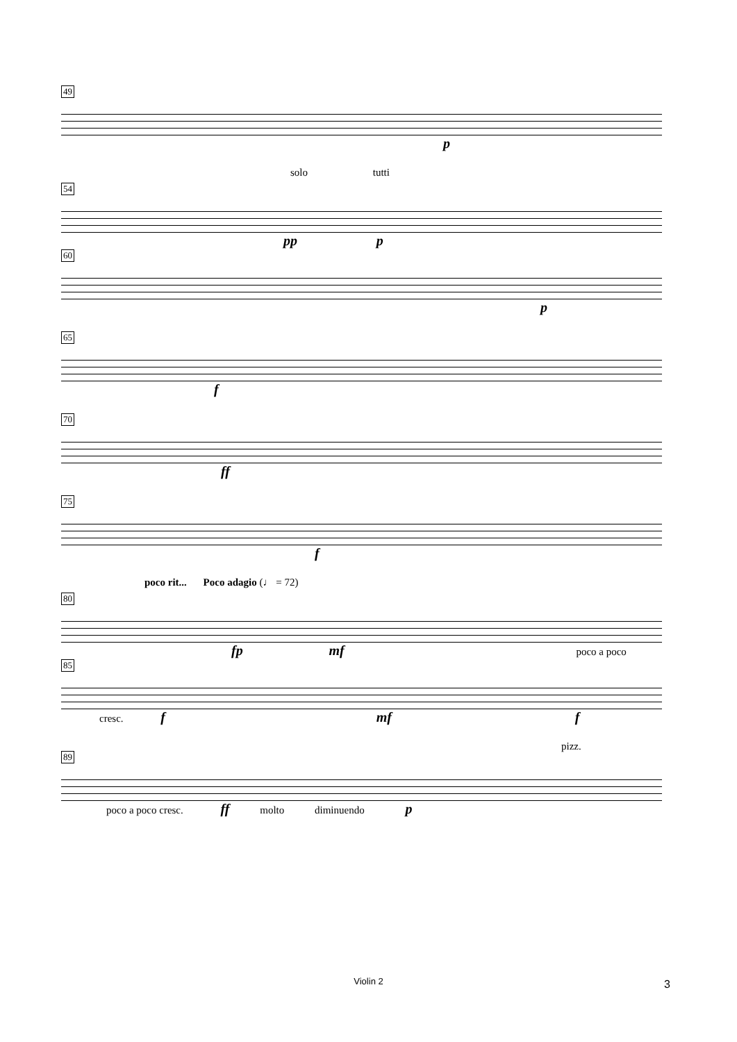49
p
solo tutti
54
pp p
60
p
65
f
70
ff
75
f
poco rit... Poco adagio (♩ = 72)
80
fp mf poco a poco
85
cresc. f mf f
pizz.
89
poco a poco cresc. ff molto diminuendo p
Violin 2 3